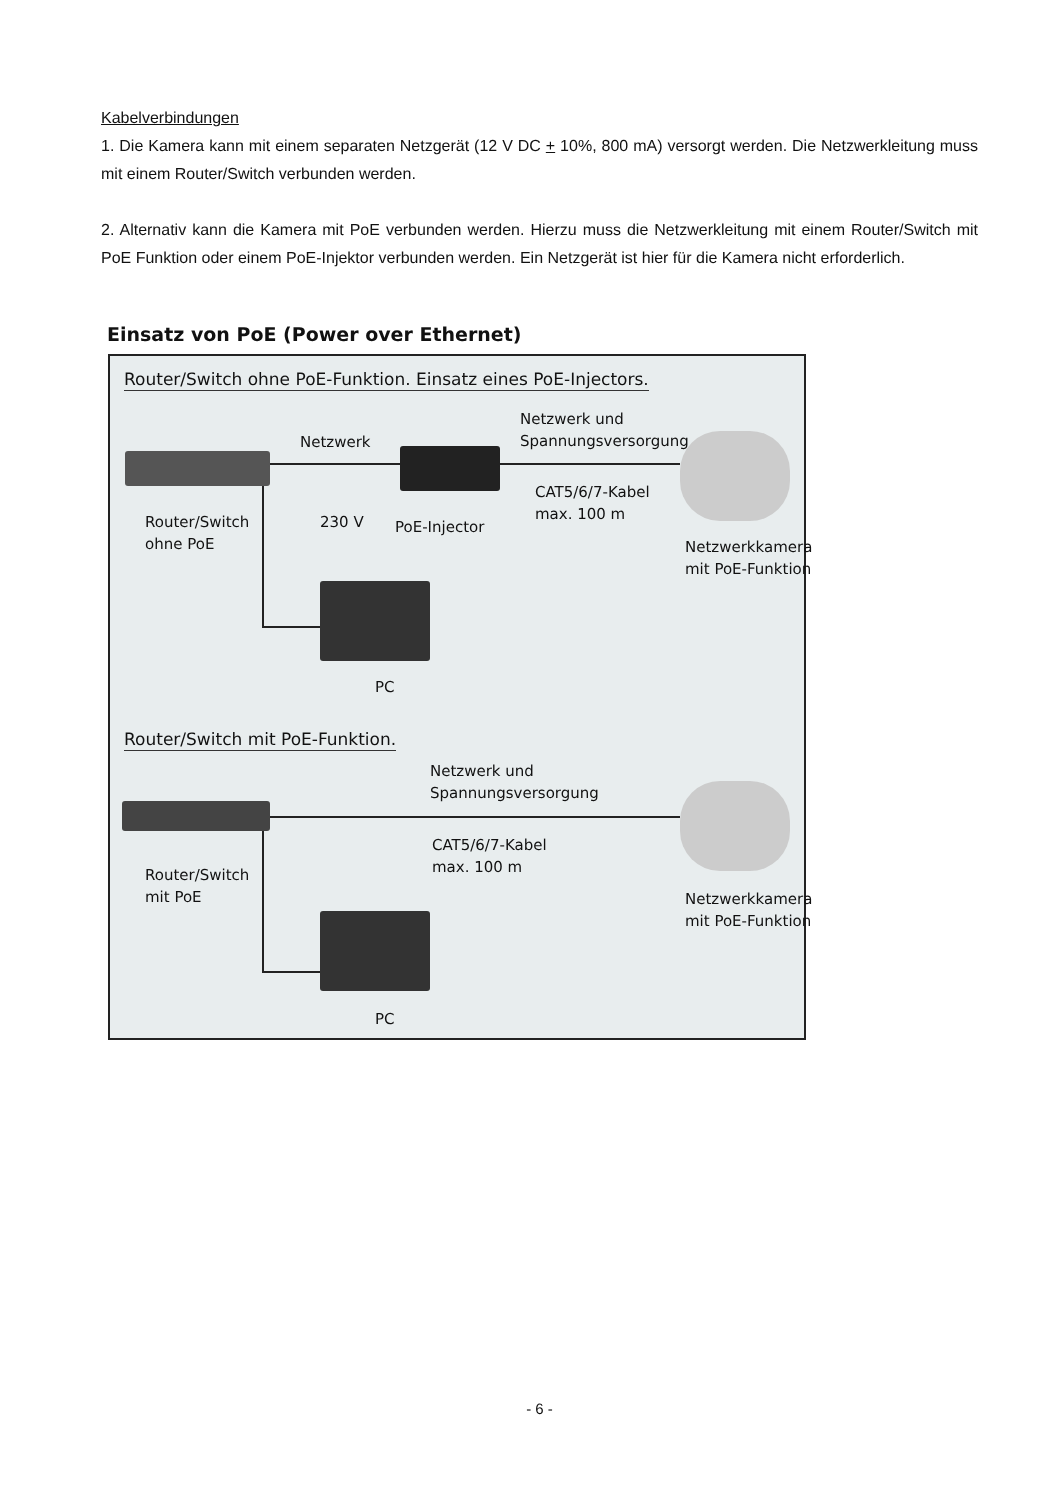Kabelverbindungen
1. Die Kamera kann mit einem separaten Netzgerät (12 V DC + 10%, 800 mA) versorgt werden. Die Netzwerkleitung muss mit einem Router/Switch verbunden werden.
2. Alternativ kann die Kamera mit PoE verbunden werden. Hierzu muss die Netzwerkleitung mit einem Router/Switch mit PoE Funktion oder einem PoE-Injektor verbunden werden. Ein Netzgerät ist hier für die Kamera nicht erforderlich.
Einsatz von PoE (Power over Ethernet)
Router/Switch ohne PoE-Funktion. Einsatz eines PoE-Injectors.
Netzwerk und
Spannungsversorgung
Netzwerk
CAT5/6/7-Kabel
max. 100 m
Router/Switch
ohne PoE
230 V PoE-Injector
Netzwerkkamera
mit PoE-Funktion
PC
Router/Switch mit PoE-Funktion.
Netzwerk und
Spannungsversorgung
CAT5/6/7-Kabel
max. 100 m
Router/Switch
mit PoE
Netzwerkkamera
mit PoE-Funktion
PC
- 6 -